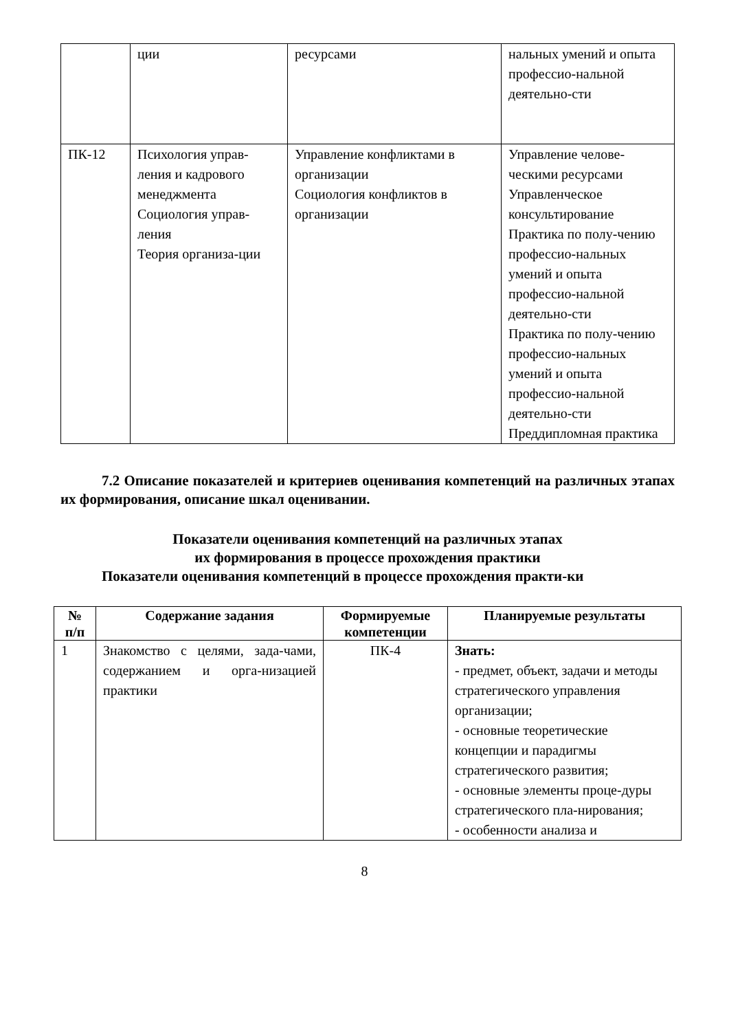| | ции | ресурсами | нальных умений и опыта профессио-нальной деятельно-сти |
| ПК-12 | Психология управ-ления и кадрового менеджмента Социология управ-ления Теория организа-ции | Управление конфликтами в организации Социология конфликтов в организации | Управление челове-ческими ресурсами Управленческое консультирование Практика по полу-чению профессио-нальных умений и опыта профессио-нальной деятельно-сти Практика по полу-чению профессио-нальных умений и опыта профессио-нальной деятельно-сти Преддипломная практика |
7.2 Описание показателей и критериев оценивания компетенций на различных этапах их формирования, описание шкал оценивании.
Показатели оценивания компетенций на различных этапах
их формирования в процессе прохождения практики
Показатели оценивания компетенций в процессе прохождения практи-ки
| № п/п | Содержание задания | Формируемые компетенции | Планируемые результаты |
| --- | --- | --- | --- |
| 1 | Знакомство с целями, зада-чами, содержанием и орга-низацией практики | ПК-4 | Знать: - предмет, объект, задачи и методы стратегического управления организации; - основные теоретические концепции и парадигмы стратегического развития; - основные элементы проце-дуры стратегического пла-нирования; - особенности анализа и |
8